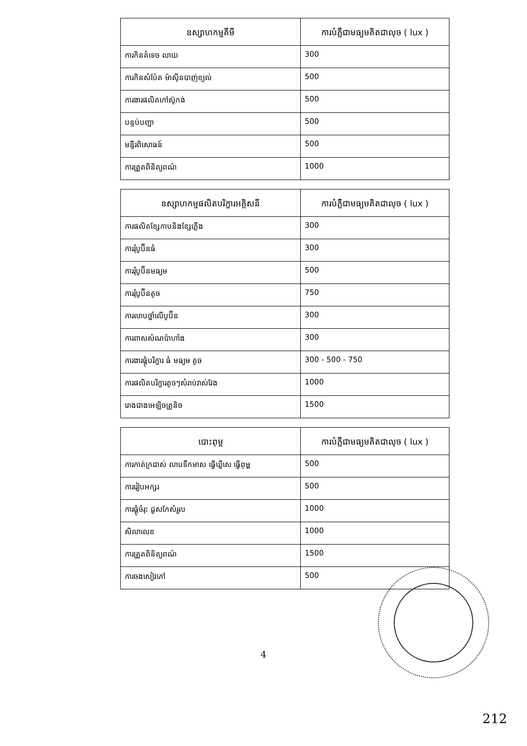| ឧស្សាហកម្មគីមី | ការបំភ្លឺជាមធ្យមគិតជាលុច ( lux ) |
| --- | --- |
| ការកិនគំទេច លាយ | 300 |
| ការកិនសំប៉ែត ម៉ាស៊ីនបាញ់ខ្យល់ | 500 |
| ការងារផលិតកៅស៊ូកង់ | 500 |
| បន្ទប់បញ្ជា | 500 |
| មន្ទីរពិសោធន៍ | 500 |
| ការត្រួតពិនិត្យពណ៌ | 1000 |
| ឧស្សាហកម្មផលិតបរិក្ខារអគ្គិសនី | ការបំភ្លឺជាមធ្យមគិតជាលុច ( lux ) |
| --- | --- |
| ការផលិតខ្សែកាបនិងខ្សែភ្លើង | 300 |
| ការរុំបូប៊ីនធំ | 300 |
| ការរុំបូប៊ីនមធ្យម | 500 |
| ការរុំបូប៊ីនតូច | 750 |
| ការលាបថ្នាំលើបូប៊ីន | 300 |
| ការពាសសំណប៉ាហាំង | 300 |
| ការងារផ្គុំបរិក្ខារ ធំ មធ្យម តូច | 300 - 500 - 750 |
| ការផលិតបរិក្ខារតូចៗសំរាប់វាស់វែង | 1000 |
| រោងជាងអេឡិចត្រូនិច | 1500 |
| បោះពុម្ព | ការបំភ្លឺជាមធ្យមគិតជាលុច ( lux ) |
| --- | --- |
| ការកាត់ក្រដាស់ លាបទឹកមាស ធ្វើឃ្លីសេ ធ្វើពុម្ព | 500 |
| ការរៀបអក្សរ | 500 |
| ការផ្គុំចំរុះ ជួសកែសំរួល | 1000 |
| សិលាលេខ | 1000 |
| ការត្រួតពិនិត្យពណ៌ | 1500 |
| ការចងសៀវភៅ | 500 |
4
212